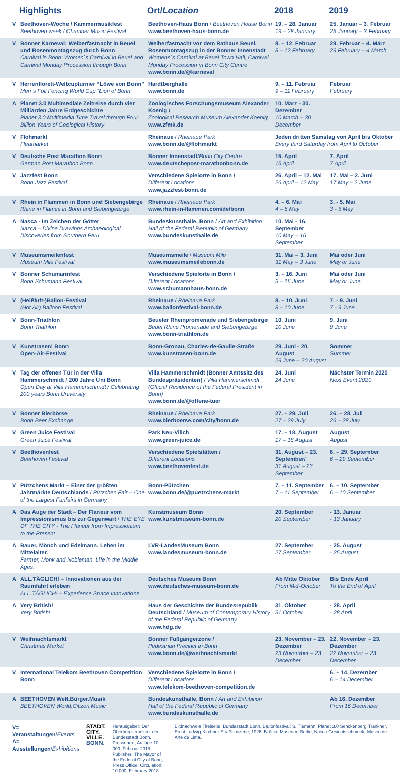| | Highlights | Ort/ Location | 2018 | 2019 |
| --- | --- | --- | --- | --- |
| V | Beethoven-Woche / Kammermusikfest Beethoven week / Chamber Music Festival | Beethoven-Haus Bonn / Beethoven House Bonn www.beethoven-haus-bonn.de | 19. – 28. Januar 19 – 28 January | 25. Januar – 3. Februar 25 January – 3 February |
| V | Bonner Karneval: Weiberfastnacht in Beuel und Rosenmontagszug durch Bonn Carnival in Bonn: Women`s Carnival in Beuel and Carnival Monday Procession through Bonn | Weiberfastnacht vor dem Rathaus Beuel, Rosenmontagszug in der Bonner Innenstadt Womens`s Carnival at Beuel Town Hall, Carnival Monday Procession in Bonn City Centre www.bonn.de/@karneval | 8. – 12. Februar 8 – 12 February | 29. Februar – 4. März 29 February – 4 March |
| V | Herrenflorett-Weltcupturnier “Löwe von Bonn” Men`s Foil Fencing World Cup “Lion of Bonn” | Hardtberghalle www.bonn.de | 9. – 11. Februar 9 – 11 February | Februar February |
| A | Planet 3.0 Multimediale Zeitreise durch vier Milliarden Jahre Erdgeschichte Planet 3.0 Multimedia Time Travel through Four Billion Years of Geological History | Zoologisches Forschungsmuseum Alexander Koenig / Zoological Research Museum Alexander Koenig www.zfmk.de | 10. März - 30. Dezember 10 March – 30 December | |
| V | Flohmarkt Fleamarket | Rheinaue / Rheinaue Park www.bonn.de/@flohmarkt | Jeden dritten Samstag von April bis Oktober Every third Saturday from April to October | |
| V | Deutsche Post Marathon Bonn German Post Marathon Bonn | Bonner Innenstadt / Bonn City Centre www.deutschepost-marathonbonn.de | 15. April 15 April | 7. April 7 April |
| V | Jazzfest Bonn Bonn Jazz Festival | Verschiedene Spielorte in Bonn / Different Locations www.jazzfest-bonn.de | 26. April – 12. Mai 26 April – 12 May | 17. Mai – 2. Juni 17 May – 2 June |
| V | Rhein in Flammen in Bonn und Siebengebirge Rhine in Flames in Bonn and Siebengebirge | Rheinaue / Rheinaue Park www.rhein-in-flammen.com/de/bonn | 4. – 6. Mai 4 – 6 May | 3. - 5. Mai 3 - 5 May |
| A | Nasca - Im Zeichen der Götter Nazca – Divine Drawings Archaeological Discoveries from Southern Peru | Bundeskunsthalle, Bonn / Art and Exhibition Hall of the Federal Republic of Germany www.bundeskunsthalle.de | 10. Mai - 16. September 10 May – 16 September | |
| V | Museumsmeilenfest Museum Mile Festival | Museumsmeile / Museum Mile www.museumsmeilebonn.de | 31. Mai – 3. Juni 31 May – 3 June | Mai oder Juni May or June |
| V | Bonner Schumannfest Bonn Schumann Festival | Verschiedene Spielorte in Bonn / Different Locations www.schumannhaus-bonn.de | 3. – 16. Juni 3 – 16 June | Mai oder Juni May or June |
| V | (Heißluft-)Ballon-Festival (Hot Air) Balloon Festival | Rheinaue / Rheinaue Park www.ballonfestival-bonn.de | 8. – 10. Juni 8 – 10 June | 7. - 9. Juni 7 - 9 June |
| V | Bonn-Triathlon Bonn Triathlon | Beueler Rheinpromenade und Siebengebirge Beuel Rhine Promenade and Siebengebirge www.bonn-triathlon.de | 10. Juni 10 June | 9. Juni 9 June |
| V | Kunstrasen! Bonn Open-Air-Festival | Bonn-Gronau, Charles-de-Gaulle-Straße www.kunstrasen-bonn.de | 29. Juni - 20. August 29 June – 20 August | Sommer Summer |
| V | Tag der offenen Tür in der Villa Hammerschmidt / 200 Jahre Uni Bonn Open Day at Villa Hammerschmidt / Celebrating 200 years Bonn University | Villa Hammerschmidt (Bonner Amtssitz des Bundespräsidenten) / Villa Hammerschmidt (Official Residence of the Federal President in Bonn) www.bonn.de/@offene-tuer | 24. Juni 24 June | Nächster Termin 2020 Next Event 2020 |
| V | Bonner Bierbörse Bonn Beer Exchange | Rheinaue / Rheinaue Park www.bierboerse.com/city/bonn.de | 27. – 29. Juli 27 – 29 July | 26. – 28. Juli 26 – 28 July |
| V | Green Juice Festival Green Juice Festival | Park Neu-Vilich www.green-juice.de | 17. – 18. August 17 – 18 August | August August |
| V | Beethovenfest Beethoven Festival | Verschiedene Spielstätten / Different Locations www.beethovenfest.de | 31. August – 23. September/ 31 August – 23 September | 6. – 29. September 6 – 29 September |
| V | Pützchens Markt – Einer der größten Jahrmärkte Deutschlands / Pützchen Fair – One of the Largest Funfairs in Germany | Bonn-Pützchen www.bonn.de/@puetzchens-markt | 7. – 11. September 7 – 11 September | 6. – 10. September 6 – 10 September |
| A | Das Auge der Stadt – Der Flaneur vom Impressionismus bis zur Gegenwart / THE EYE OF THE CITY - The Flâneur from Impressionism to the Present | Kunstmuseum Bonn www.kunstmuseum-bonn.de | 20. September 20 September | - 13. Januar - 13 January |
| A | Bauer, Mönch und Edelmann. Leben im Mittelalter. Farmer, Monk and Nobleman. Life in the Middle Ages. | LVR-LandesMuseum Bonn www.landesmuseum-bonn.de | 27. September 27 September | - 25. August - 25 August |
| A | ALL.TÄGLICH! – Innovationen aus der Raumfahrt erleben ALL.TÄGLICH! – Experience Space Innovations | Deutsches Museum Bonn www.deutsches-museum-bonn.de | Ab Mitte Oktober From Mid-October | Bis Ende April To the End of April |
| A | Very British! Very British! | Haus der Geschichte der Bundesrepublik Deutschland / Museum of Contemporary History of the Federal Republic of Germany www.hdg.de | 31. Oktober 31 October | - 28. April - 28 April |
| V | Weihnachtsmarkt Christmas Market | Bonner Fußgängerzone / Pedestrian Precinct in Bonn www.bonn.de/@weihnachtsmarkt | 23. November – 23. Dezember 23 November – 23 December | 22. November – 23. Dezember 22 November – 23 December |
| V | International Telekom Beethoven Competition Bonn | Verschiedene Spielorte in Bonn / Different Locations www.telekom-beethoven-competition.de | | 6. – 14. Dezember 6 – 14 December |
| A | BEETHOVEN Welt.Bürger.Musik BEETHOVEN World.Citizen.Music | Bundeskunsthalle, Bonn / Art and Exhibition Hall of the Federal Republic of Germany www.bundeskunsthalle.de | | Ab 16. Dezember From 16 December |
V= Veranstaltungen/Events
A= Ausstellungen/Exhibitions
STADT.
CITY.
VILLE.
BONN.
Herausgeber: Der Oberbürgermeister der Bundesstadt Bonn, Presseamt, Auflage 10 000, Februar 2018
Publisher: The Mayor of the Federal City of Bonn, Press Office, Circulation: 10 000, February 2018
Bildnachweis Titelseite: Bundesstadt Bonn, Ballonfestival: S. Tiemann; Planet 3.0 Senckenberg Tränkner, Ernst Ludwig Kirchner Straßenszene, 1926, Brücke-Museum, Berlin, Nasca-Gesichtsschmuck, Museo de Arte de Lima.